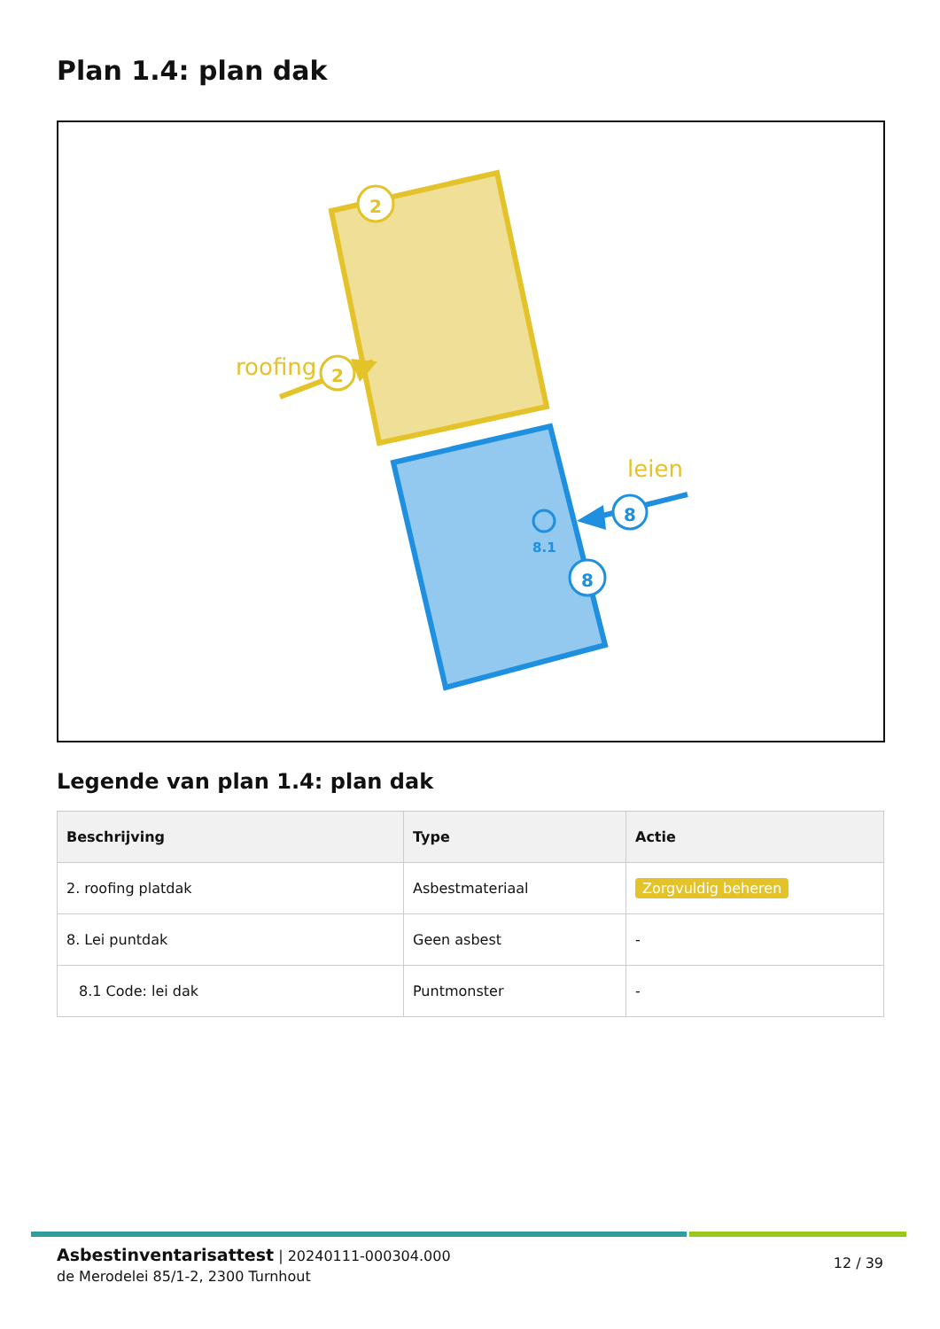Plan 1.4: plan dak
roofing
2
2
leien
8
8
8.1
Legende van plan 1.4: plan dak
| Beschrijving | Type | Actie |
| --- | --- | --- |
| 2. roofing platdak | Asbestmateriaal | Zorgvuldig beheren |
| 8. Lei puntdak | Geen asbest | - |
| 8.1 Code: lei dak | Puntmonster | - |
Asbestinventarisattest | 20240111-000304.000
de Merodelei 85/1-2, 2300 Turnhout
12 / 39